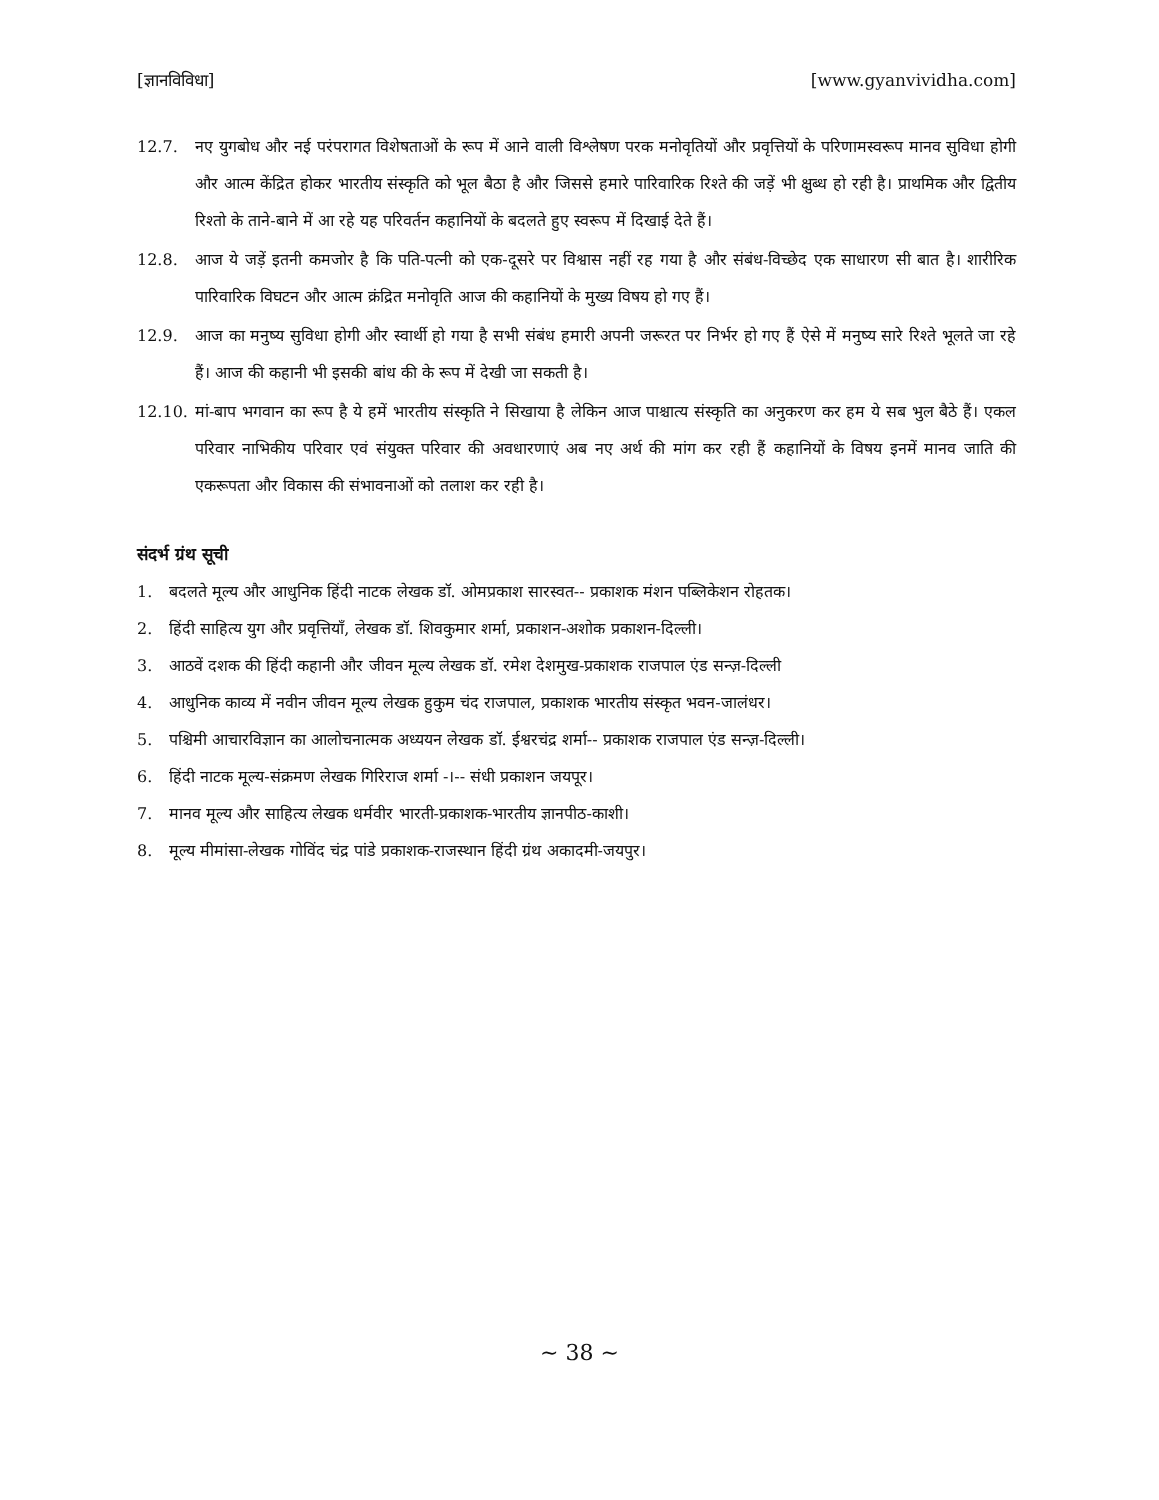[ज्ञानविविधा] [www.gyanvividha.com]
12.7. नए युगबोध और नई परंपरागत विशेषताओं के रूप में आने वाली विश्लेषण परक मनोवृतियों और प्रवृत्तियों के परिणामस्वरूप मानव सुविधा होगी और आत्म केंद्रित होकर भारतीय संस्कृति को भूल बैठा है और जिससे हमारे पारिवारिक रिश्ते की जड़ें भी क्षुब्ध हो रही है। प्राथमिक और द्वितीय रिश्तो के ताने-बाने में आ रहे यह परिवर्तन कहानियों के बदलते हुए स्वरूप में दिखाई देते हैं।
12.8. आज ये जड़ें इतनी कमजोर है कि पति-पत्नी को एक-दूसरे पर विश्वास नहीं रह गया है और संबंध-विच्छेद एक साधारण सी बात है। शारीरिक पारिवारिक विघटन और आत्म क्रंद्रित मनोवृति आज की कहानियों के मुख्य विषय हो गए हैं।
12.9. आज का मनुष्य सुविधा होगी और स्वार्थी हो गया है सभी संबंध हमारी अपनी जरूरत पर निर्भर हो गए हैं ऐसे में मनुष्य सारे रिश्ते भूलते जा रहे हैं। आज की कहानी भी इसकी बांध की के रूप में देखी जा सकती है।
12.10. मां-बाप भगवान का रूप है ये हमें भारतीय संस्कृति ने सिखाया है लेकिन आज पाश्चात्य संस्कृति का अनुकरण कर हम ये सब भुल बैठे हैं। एकल परिवार नाभिकीय परिवार एवं संयुक्त परिवार की अवधारणाएं अब नए अर्थ की मांग कर रही हैं कहानियों के विषय इनमें मानव जाति की एकरूपता और विकास की संभावनाओं को तलाश कर रही है।
संदर्भ ग्रंथ सूची
1. बदलते मूल्य और आधुनिक हिंदी नाटक लेखक डॉ. ओमप्रकाश सारस्वत-- प्रकाशक मंशन पब्लिकेशन रोहतक।
2. हिंदी साहित्य युग और प्रवृत्तियाँ, लेखक डॉ. शिवकुमार शर्मा, प्रकाशन-अशोक प्रकाशन-दिल्ली।
3. आठवें दशक की हिंदी कहानी और जीवन मूल्य लेखक डॉ. रमेश देशमुख-प्रकाशक राजपाल एंड सन्ज़-दिल्ली
4. आधुनिक काव्य में नवीन जीवन मूल्य लेखक हुकुम चंद राजपाल, प्रकाशक भारतीय संस्कृत भवन-जालंधर।
5. पश्चिमी आचारविज्ञान का आलोचनात्मक अध्ययन लेखक डॉ. ईश्वरचंद्र शर्मा-- प्रकाशक राजपाल एंड सन्ज़-दिल्ली।
6. हिंदी नाटक मूल्य-संक्रमण लेखक गिरिराज शर्मा -।-- संधी प्रकाशन जयपूर।
7. मानव मूल्य और साहित्य लेखक धर्मवीर भारती-प्रकाशक-भारतीय ज्ञानपीठ-काशी।
8. मूल्य मीमांसा-लेखक गोविंद चंद्र पांडे प्रकाशक-राजस्थान हिंदी ग्रंथ अकादमी-जयपुर।
~ 38 ~